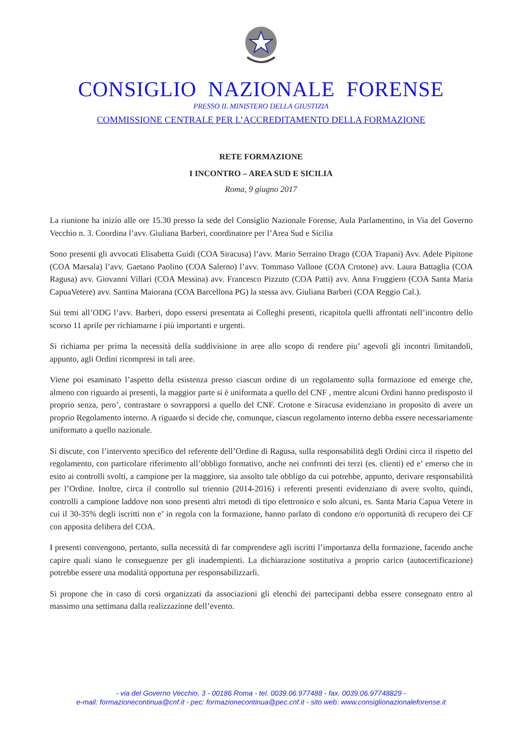CONSIGLIO NAZIONALE FORENSE
PRESSO IL MINISTERO DELLA GIUSTIZIA
COMMISSIONE CENTRALE PER L’ACCREDITAMENTO DELLA FORMAZIONE
RETE FORMAZIONE
I INCONTRO – AREA SUD E SICILIA
Roma, 9 giugno 2017
La riunione ha inizio alle ore 15.30 presso la sede del Consiglio Nazionale Forense, Aula Parlamentino, in Via del Governo Vecchio n. 3. Coordina l’avv. Giuliana Barberi, coordinatore per l’Area Sud e Sicilia
Sono presenti gli avvocati Elisabetta Guidi (COA Siracusa) l’avv. Mario Serraino Drago (COA Trapani) Avv. Adele Pipitone (COA Marsala) l’avv. Gaetano Paolino (COA Salerno) l’avv. Tommaso Vallone (COA Crotone) avv. Laura Battaglia (COA Ragusa) avv. Giovanni Villari (COA Messina) avv. Francesco Pizzuto (COA Patti) avv. Anna Fruggiero (COA Santa Maria CapuaVetere) avv. Santina Maiorana (COA Barcellona PG) la stessa avv. Giuliana Barberi (COA Reggio Cal.).
Sui temi all’ODG l’avv. Barberi, dopo essersi presentata ai Colleghi presenti, ricapitola quelli affrontati nell’incontro dello scorso 11 aprile per richiamarne i più importanti e urgenti.
Si richiama per prima la necessità della suddivisione in aree allo scopo di rendere piu’ agevoli gli incontri limitandoli, appunto, agli Ordini ricompresi in tali aree.
Viene poi esaminato l’aspetto della esistenza presso ciascun ordine di un regolamento sulla formazione ed emerge che, almeno con riguardo ai presenti, la maggior parte si è uniformata a quello del CNF , mentre alcuni Ordini hanno predisposto il proprio senza, pero’, contrastare o sovrapporsi a quello del CNF. Crotone e Siracusa evidenziano in proposito di avere un proprio Regolamento interno. A riguardo si decide che, comunque, ciascun regolamento interno debba essere necessariamente uniformato a quello nazionale.
Si discute, con l’intervento specifico del referente dell’Ordine di Ragusa, sulla responsabilità degli Ordini circa il rispetto del regolamento, con particolare riferimento all’obbligo formativo, anche nei confronti dei terzi (es. clienti) ed e’ emerso che in esito ai controlli svolti, a campione per la maggiore, sia assolto tale obbligo da cui potrebbe, appunto, derivare responsabilità per l’Ordine. Inoltre, circa il controllo sul triennio (2014-2016) i referenti presenti evidenziano di avere svolto, quindi, controlli a campione laddove non sono presenti altri metodi di tipo elettronico e solo alcuni, es. Santa Maria Capua Vetere in cui il 30-35% degli iscritti non e’ in regola con la formazione, hanno parlato di condono e/o opportunità di recupero dei CF con apposita delibera del COA.
I presenti convengono, pertanto, sulla necessità di far comprendere agli iscritti l’importanza della formazione, facendo anche capire quali siano le conseguenze per gli inadempienti. La dichiarazione sostitutiva a proprio carico (autocertificazione) potrebbe essere una modalità opportuna per responsabilizzarli.
Si propone che in caso di corsi organizzati da associazioni gli elenchi dei partecipanti debba essere consegnato entro al massimo una settimana dalla realizzazione dell’evento.
- via del Governo Vecchio, 3 - 00186 Roma - tel. 0039.06.977488 - fax. 0039.06.97748829 -
e-mail: formazionecontinua@cnf.it - pec: formazionecontinua@pec.cnf.it - sito web: www.consiglionazionaleforense.it